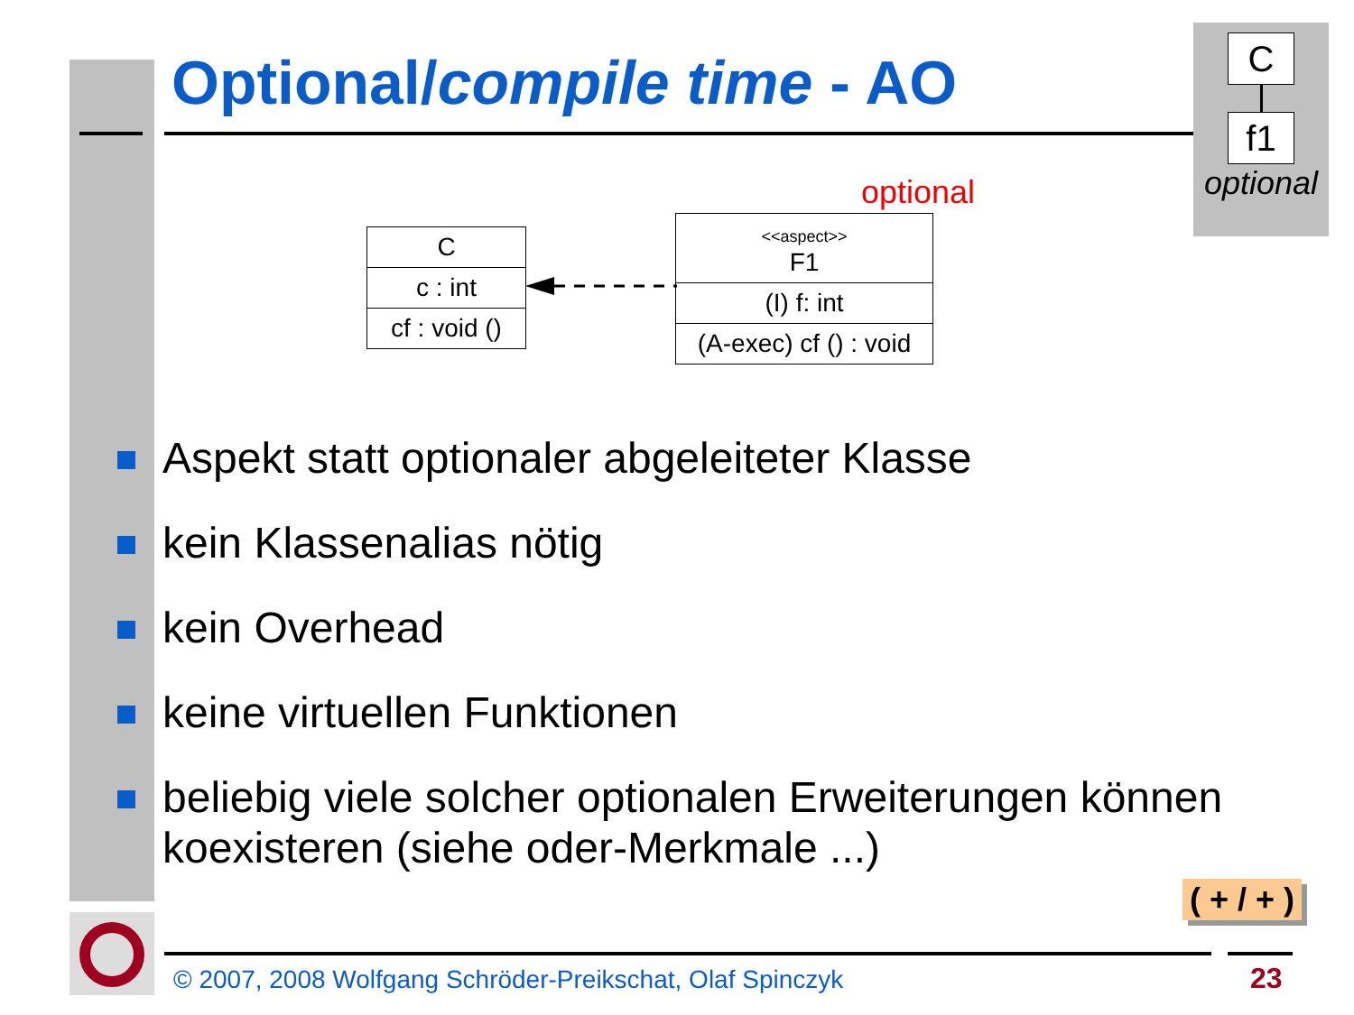Optional/compile time - AO
C
f1
optional
optional
C
c : int
cf : void ()
<<aspect>>
F1
(I) f: int
(A-exec) cf () : void
Aspekt statt optionaler abgeleiteter Klasse
kein Klassenalias nötig
kein Overhead
keine virtuellen Funktionen
beliebig viele solcher optionalen Erweiterungen können koexisteren (siehe oder-Merkmale ...)
( + / + )
© 2007, 2008 Wolfgang Schröder-Preikschat, Olaf Spinczyk
23